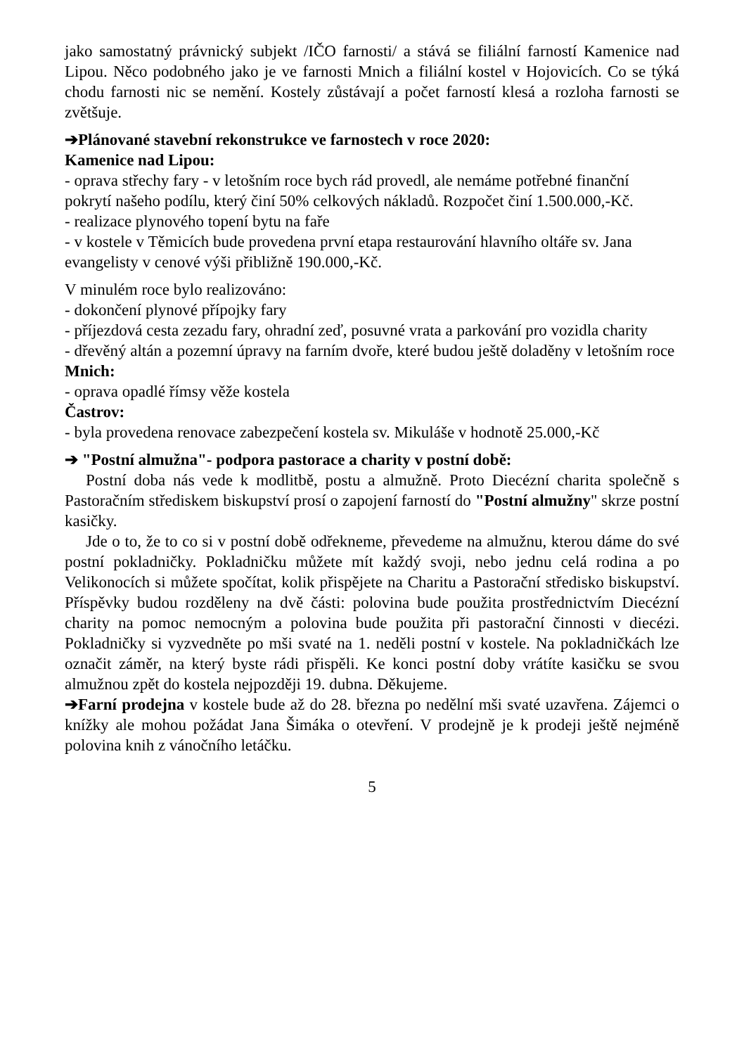jako samostatný právnický subjekt /IČO farnosti/ a stává se filiální farností Kamenice nad Lipou. Něco podobného jako je ve farnosti Mnich a filiální kostel v Hojovicích. Co se týká chodu farnosti nic se nemění. Kostely zůstávají a počet farností klesá a rozloha farnosti se zvětšuje.
➔Plánované stavební rekonstrukce ve farnostech v roce 2020:
Kamenice nad Lipou:
- oprava střechy fary - v letošním roce bych rád provedl, ale nemáme potřebné finanční pokrytí našeho podílu, který činí 50% celkových nákladů. Rozpočet činí 1.500.000,-Kč.
- realizace plynového topení bytu na faře
- v kostele v Těmicích bude provedena první etapa restaurování hlavního oltáře sv. Jana evangelisty v cenové výši přibližně 190.000,-Kč.
V minulém roce bylo realizováno:
- dokončení plynové přípojky fary
- příjezdová cesta zezadu fary, ohradní zeď, posuvné vrata a parkování pro vozidla charity
- dřevěný altán a pozemní úpravy na farním dvoře, které budou ještě doladěny v letošním roce
Mnich:
- oprava opadlé římsy věže kostela
Častrov:
- byla provedena renovace zabezpečení kostela sv. Mikuláše v hodnotě 25.000,-Kč
➔ "Postní almužna"- podpora pastorace a charity v postní době:
Postní doba nás vede k modlitbě, postu a almužně. Proto Diecézní charita společně s Pastoračním střediskem biskupství prosí o zapojení farností do "Postní almužny" skrze postní kasičky.
Jde o to, že to co si v postní době odřekneme, převedeme na almužnu, kterou dáme do své postní pokladničky. Pokladničku můžete mít každý svoji, nebo jednu celá rodina a po Velikonocích si můžete spočítat, kolik přispějete na Charitu a Pastorační středisko biskupství. Příspěvky budou rozděleny na dvě části: polovina bude použita prostřednictvím Diecézní charity na pomoc nemocným a polovina bude použita při pastorační činnosti v diecézi. Pokladničky si vyzvedněte po mši svaté na 1. neděli postní v kostele. Na pokladničkách lze označit záměr, na který byste rádi přispěli. Ke konci postní doby vrátíte kasičku se svou almužnou zpět do kostela nejpozději 19. dubna. Děkujeme.
➔Farní prodejna v kostele bude až do 28. března po nedělní mši svaté uzavřena. Zájemci o knížky ale mohou požádat Jana Šimáka o otevření. V prodejně je k prodeji ještě nejméně polovina knih z vánočního letáčku.
5